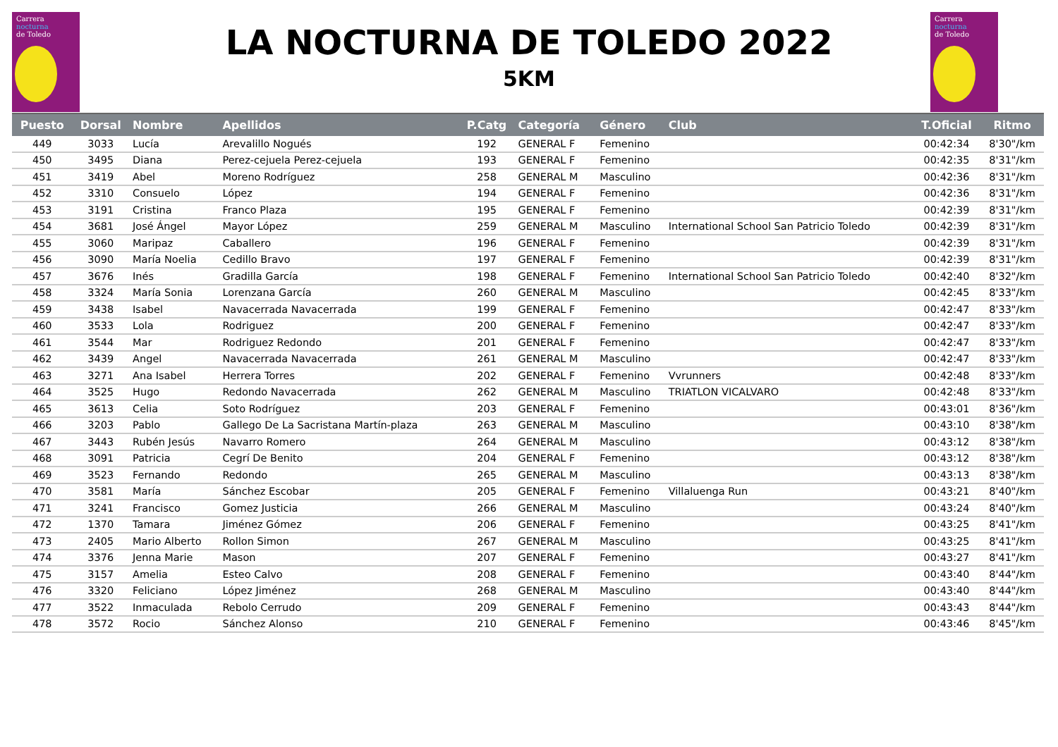Carrera
nocturna
de Toledo
Carrera
nocturna
de Toledo
LA NOCTURNA DE TOLEDO 2022
5KM
| Puesto | Dorsal | Nombre | Apellidos | P.Catg | Categoría | Género | Club | T.Oficial | Ritmo |
| --- | --- | --- | --- | --- | --- | --- | --- | --- | --- |
| 449 | 3033 | Lucía | Arevalillo Nogués | 192 | GENERAL F | Femenino | | 00:42:34 | 8'30"/km |
| 450 | 3495 | Diana | Perez-cejuela Perez-cejuela | 193 | GENERAL F | Femenino | | 00:42:35 | 8'31"/km |
| 451 | 3419 | Abel | Moreno Rodríguez | 258 | GENERAL M | Masculino | | 00:42:36 | 8'31"/km |
| 452 | 3310 | Consuelo | López | 194 | GENERAL F | Femenino | | 00:42:36 | 8'31"/km |
| 453 | 3191 | Cristina | Franco Plaza | 195 | GENERAL F | Femenino | | 00:42:39 | 8'31"/km |
| 454 | 3681 | José Ángel | Mayor López | 259 | GENERAL M | Masculino | International School San Patricio Toledo | 00:42:39 | 8'31"/km |
| 455 | 3060 | Maripaz | Caballero | 196 | GENERAL F | Femenino | | 00:42:39 | 8'31"/km |
| 456 | 3090 | María Noelia | Cedillo Bravo | 197 | GENERAL F | Femenino | | 00:42:39 | 8'31"/km |
| 457 | 3676 | Inés | Gradilla García | 198 | GENERAL F | Femenino | International School San Patricio Toledo | 00:42:40 | 8'32"/km |
| 458 | 3324 | María Sonia | Lorenzana García | 260 | GENERAL M | Masculino | | 00:42:45 | 8'33"/km |
| 459 | 3438 | Isabel | Navacerrada Navacerrada | 199 | GENERAL F | Femenino | | 00:42:47 | 8'33"/km |
| 460 | 3533 | Lola | Rodriguez | 200 | GENERAL F | Femenino | | 00:42:47 | 8'33"/km |
| 461 | 3544 | Mar | Rodriguez Redondo | 201 | GENERAL F | Femenino | | 00:42:47 | 8'33"/km |
| 462 | 3439 | Angel | Navacerrada Navacerrada | 261 | GENERAL M | Masculino | | 00:42:47 | 8'33"/km |
| 463 | 3271 | Ana Isabel | Herrera Torres | 202 | GENERAL F | Femenino | Vvrunners | 00:42:48 | 8'33"/km |
| 464 | 3525 | Hugo | Redondo Navacerrada | 262 | GENERAL M | Masculino | TRIATLON VICALVARO | 00:42:48 | 8'33"/km |
| 465 | 3613 | Celia | Soto Rodríguez | 203 | GENERAL F | Femenino | | 00:43:01 | 8'36"/km |
| 466 | 3203 | Pablo | Gallego De La Sacristana Martín-plaza | 263 | GENERAL M | Masculino | | 00:43:10 | 8'38"/km |
| 467 | 3443 | Rubén Jesús | Navarro Romero | 264 | GENERAL M | Masculino | | 00:43:12 | 8'38"/km |
| 468 | 3091 | Patricia | Cegrí De Benito | 204 | GENERAL F | Femenino | | 00:43:12 | 8'38"/km |
| 469 | 3523 | Fernando | Redondo | 265 | GENERAL M | Masculino | | 00:43:13 | 8'38"/km |
| 470 | 3581 | María | Sánchez Escobar | 205 | GENERAL F | Femenino | Villaluenga Run | 00:43:21 | 8'40"/km |
| 471 | 3241 | Francisco | Gomez Justicia | 266 | GENERAL M | Masculino | | 00:43:24 | 8'40"/km |
| 472 | 1370 | Tamara | Jiménez Gómez | 206 | GENERAL F | Femenino | | 00:43:25 | 8'41"/km |
| 473 | 2405 | Mario Alberto | Rollon Simon | 267 | GENERAL M | Masculino | | 00:43:25 | 8'41"/km |
| 474 | 3376 | Jenna Marie | Mason | 207 | GENERAL F | Femenino | | 00:43:27 | 8'41"/km |
| 475 | 3157 | Amelia | Esteo Calvo | 208 | GENERAL F | Femenino | | 00:43:40 | 8'44"/km |
| 476 | 3320 | Feliciano | López Jiménez | 268 | GENERAL M | Masculino | | 00:43:40 | 8'44"/km |
| 477 | 3522 | Inmaculada | Rebolo Cerrudo | 209 | GENERAL F | Femenino | | 00:43:43 | 8'44"/km |
| 478 | 3572 | Rocio | Sánchez Alonso | 210 | GENERAL F | Femenino | | 00:43:46 | 8'45"/km |